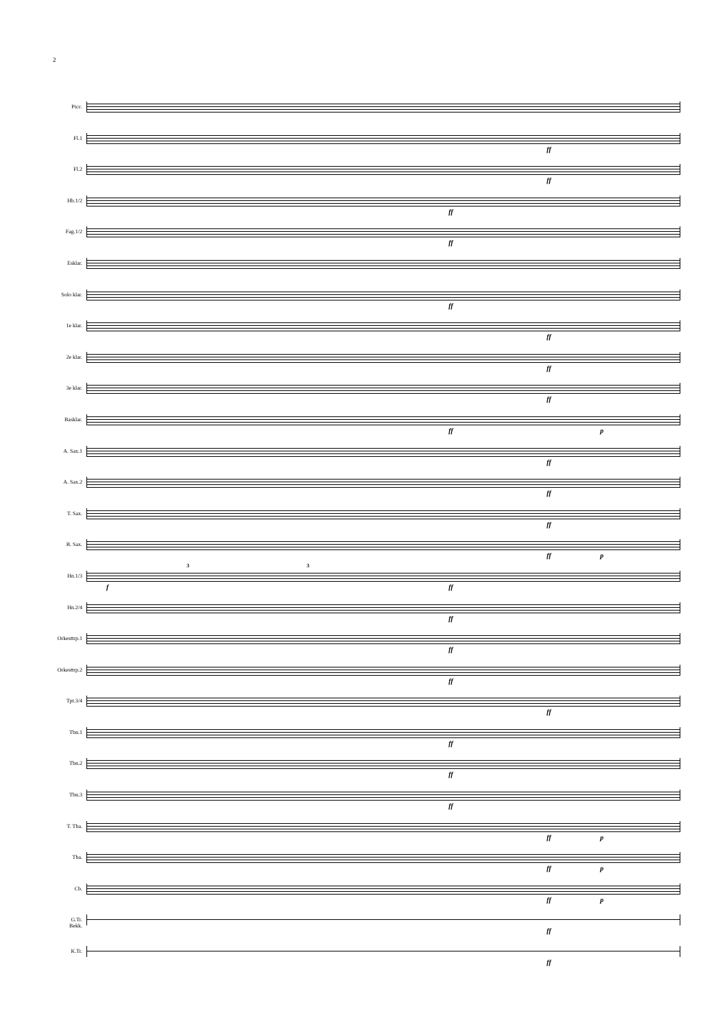2
Picc.
Fl.1
ff
Fl.2
ff
Hb.1/2
ff
Fag.1/2
ff
Esklar.
Solo klar.
ff
1e klar.
ff
2e klar.
ff
3e klar.
ff
Basklar.
ff p
A. Sax.1
ff
A. Sax.2
ff
T. Sax.
ff
B. Sax.
ff p
Hn.1/3
f
3 3
ff
Hn.2/4
ff
Orkesttrp.1
ff
Orkesttrp.2
ff
Tpt.3/4
ff
Tbn.1
ff
Tbn.2
ff
Tbn.3
ff
T. Tba.
ff p
Tba.
ff p
Cb.
ff p
G.Tr.
Bekk.
ff
K.Tr.
ff